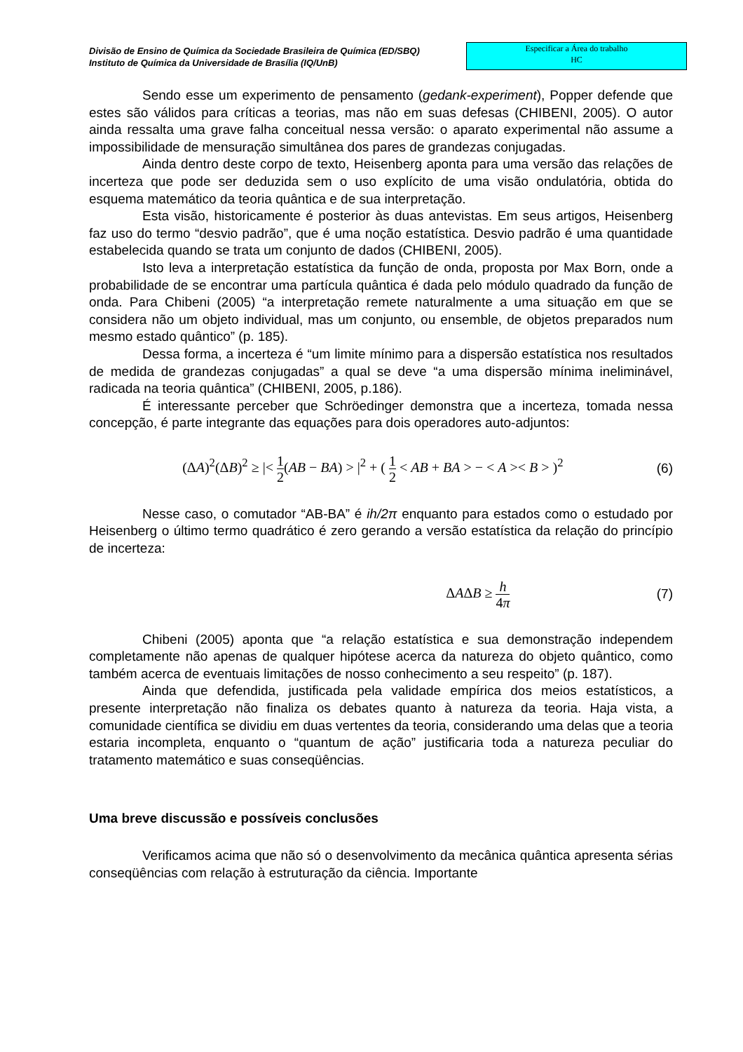Divisão de Ensino de Química da Sociedade Brasileira de Química (ED/SBQ)
Instituto de Química da Universidade de Brasília (IQ/UnB)
Especificar a Área do trabalho
HC
Sendo esse um experimento de pensamento (gedank-experiment), Popper defende que estes são válidos para críticas a teorias, mas não em suas defesas (CHIBENI, 2005). O autor ainda ressalta uma grave falha conceitual nessa versão: o aparato experimental não assume a impossibilidade de mensuração simultânea dos pares de grandezas conjugadas.
Ainda dentro deste corpo de texto, Heisenberg aponta para uma versão das relações de incerteza que pode ser deduzida sem o uso explícito de uma visão ondulatória, obtida do esquema matemático da teoria quântica e de sua interpretação.
Esta visão, historicamente é posterior às duas antevistas. Em seus artigos, Heisenberg faz uso do termo “desvio padrão”, que é uma noção estatística. Desvio padrão é uma quantidade estabelecida quando se trata um conjunto de dados (CHIBENI, 2005).
Isto leva a interpretação estatística da função de onda, proposta por Max Born, onde a probabilidade de se encontrar uma partícula quântica é dada pelo módulo quadrado da função de onda. Para Chibeni (2005) “a interpretação remete naturalmente a uma situação em que se considera não um objeto individual, mas um conjunto, ou ensemble, de objetos preparados num mesmo estado quântico” (p. 185).
Dessa forma, a incerteza é “um limite mínimo para a dispersão estatística nos resultados de medida de grandezas conjugadas” a qual se deve “a uma dispersão mínima ineliminável, radicada na teoria quântica” (CHIBENI, 2005, p.186).
É interessante perceber que Schröedinger demonstra que a incerteza, tomada nessa concepção, é parte integrante das equações para dois operadores auto-adjuntos:
(ΔA)<sup>2</sup>(ΔB)<sup>2</sup> ≥ |< 1 2(AB − BA) > |<sup>2</sup> + ( 1 2 < AB + BA > − < A >< B > )<sup>2</sup> (6)
Nesse caso, o comutador “AB-BA” é ih/2π enquanto para estados como o estudado por Heisenberg o último termo quadrático é zero gerando a versão estatística da relação do princípio de incerteza:
ΔAΔB ≥ h 4π (7)
Chibeni (2005) aponta que “a relação estatística e sua demonstração independem completamente não apenas de qualquer hipótese acerca da natureza do objeto quântico, como também acerca de eventuais limitações de nosso conhecimento a seu respeito” (p. 187).
Ainda que defendida, justificada pela validade empírica dos meios estatísticos, a presente interpretação não finaliza os debates quanto à natureza da teoria. Haja vista, a comunidade científica se dividiu em duas vertentes da teoria, considerando uma delas que a teoria estaria incompleta, enquanto o “quantum de ação” justificaria toda a natureza peculiar do tratamento matemático e suas conseqüências.
Uma breve discussão e possíveis conclusões
Verificamos acima que não só o desenvolvimento da mecânica quântica apresenta sérias conseqüências com relação à estruturação da ciência. Importante